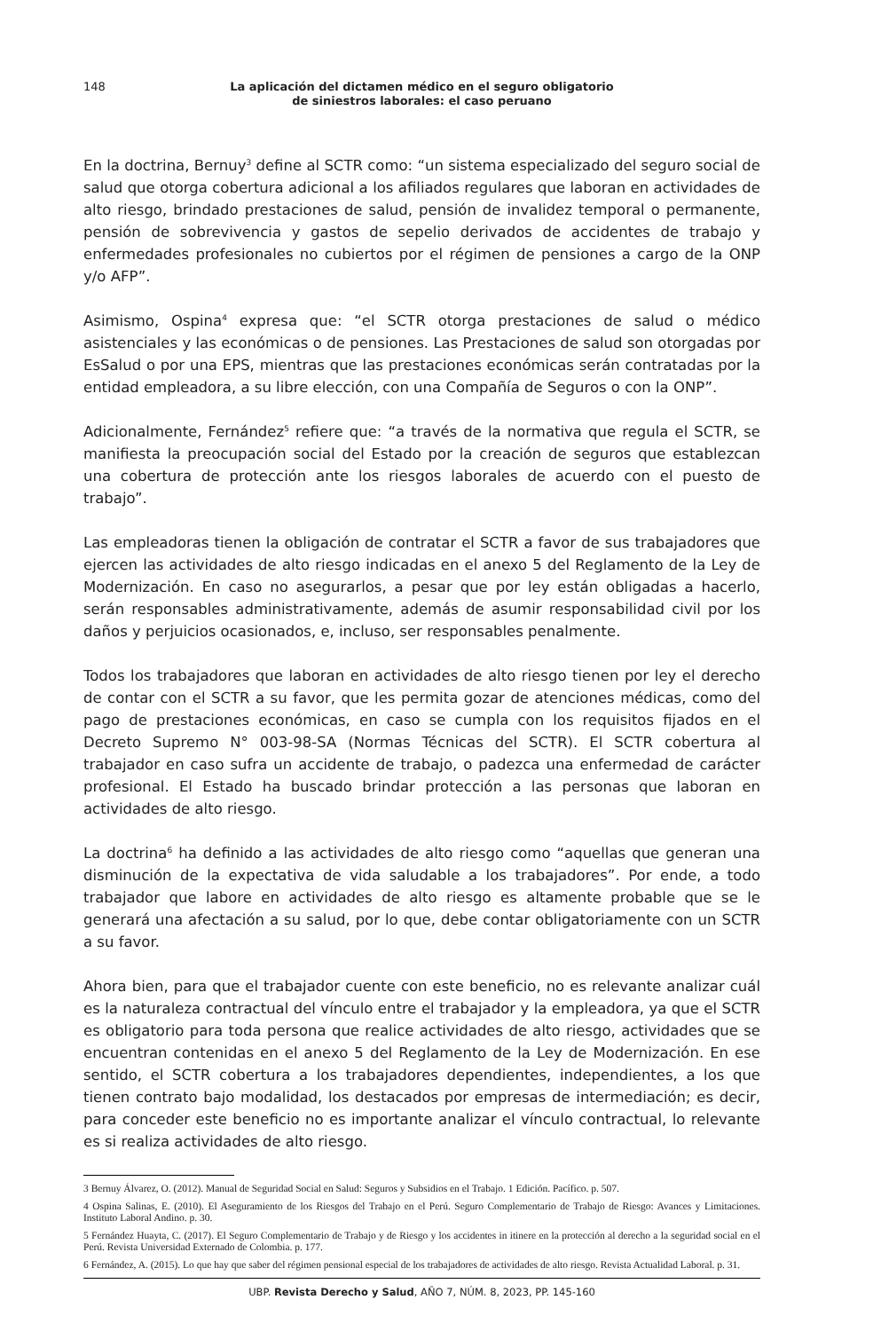148 La aplicación del dictamen médico en el seguro obligatorio
de siniestros laborales: el caso peruano
En la doctrina, Bernuy<sup>3</sup> define al SCTR como: “un sistema especializado del seguro social de salud que otorga cobertura adicional a los afiliados regulares que laboran en actividades de alto riesgo, brindado prestaciones de salud, pensión de invalidez temporal o permanente, pensión de sobrevivencia y gastos de sepelio derivados de accidentes de trabajo y enfermedades profesionales no cubiertos por el régimen de pensiones a cargo de la ONP y/o AFP”.
Asimismo, Ospina<sup>4</sup> expresa que: “el SCTR otorga prestaciones de salud o médico asistenciales y las económicas o de pensiones. Las Prestaciones de salud son otorgadas por EsSalud o por una EPS, mientras que las prestaciones económicas serán contratadas por la entidad empleadora, a su libre elección, con una Compañía de Seguros o con la ONP”.
Adicionalmente, Fernández<sup>5</sup> refiere que: “a través de la normativa que regula el SCTR, se manifiesta la preocupación social del Estado por la creación de seguros que establezcan una cobertura de protección ante los riesgos laborales de acuerdo con el puesto de trabajo”.
Las empleadoras tienen la obligación de contratar el SCTR a favor de sus trabajadores que ejercen las actividades de alto riesgo indicadas en el anexo 5 del Reglamento de la Ley de Modernización. En caso no asegurarlos, a pesar que por ley están obligadas a hacerlo, serán responsables administrativamente, además de asumir responsabilidad civil por los daños y perjuicios ocasionados, e, incluso, ser responsables penalmente.
Todos los trabajadores que laboran en actividades de alto riesgo tienen por ley el derecho de contar con el SCTR a su favor, que les permita gozar de atenciones médicas, como del pago de prestaciones económicas, en caso se cumpla con los requisitos fijados en el Decreto Supremo N° 003-98-SA (Normas Técnicas del SCTR). El SCTR cobertura al trabajador en caso sufra un accidente de trabajo, o padezca una enfermedad de carácter profesional. El Estado ha buscado brindar protección a las personas que laboran en actividades de alto riesgo.
La doctrina<sup>6</sup> ha definido a las actividades de alto riesgo como “aquellas que generan una disminución de la expectativa de vida saludable a los trabajadores”. Por ende, a todo trabajador que labore en actividades de alto riesgo es altamente probable que se le generará una afectación a su salud, por lo que, debe contar obligatoriamente con un SCTR a su favor.
Ahora bien, para que el trabajador cuente con este beneficio, no es relevante analizar cuál es la naturaleza contractual del vínculo entre el trabajador y la empleadora, ya que el SCTR es obligatorio para toda persona que realice actividades de alto riesgo, actividades que se encuentran contenidas en el anexo 5 del Reglamento de la Ley de Modernización. En ese sentido, el SCTR cobertura a los trabajadores dependientes, independientes, a los que tienen contrato bajo modalidad, los destacados por empresas de intermediación; es decir, para conceder este beneficio no es importante analizar el vínculo contractual, lo relevante es si realiza actividades de alto riesgo.
3 Bernuy Álvarez, O. (2012). Manual de Seguridad Social en Salud: Seguros y Subsidios en el Trabajo. 1 Edición. Pacífico. p. 507.
4 Ospina Salinas, E. (2010). El Aseguramiento de los Riesgos del Trabajo en el Perú. Seguro Complementario de Trabajo de Riesgo: Avances y Limitaciones. Instituto Laboral Andino. p. 30.
5 Fernández Huayta, C. (2017). El Seguro Complementario de Trabajo y de Riesgo y los accidentes in itinere en la protección al derecho a la seguridad social en el Perú. Revista Universidad Externado de Colombia. p. 177.
6 Fernández, A. (2015). Lo que hay que saber del régimen pensional especial de los trabajadores de actividades de alto riesgo. Revista Actualidad Laboral. p. 31.
UBP. Revista Derecho y Salud, AÑO 7, NÚM. 8, 2023, PP. 145-160